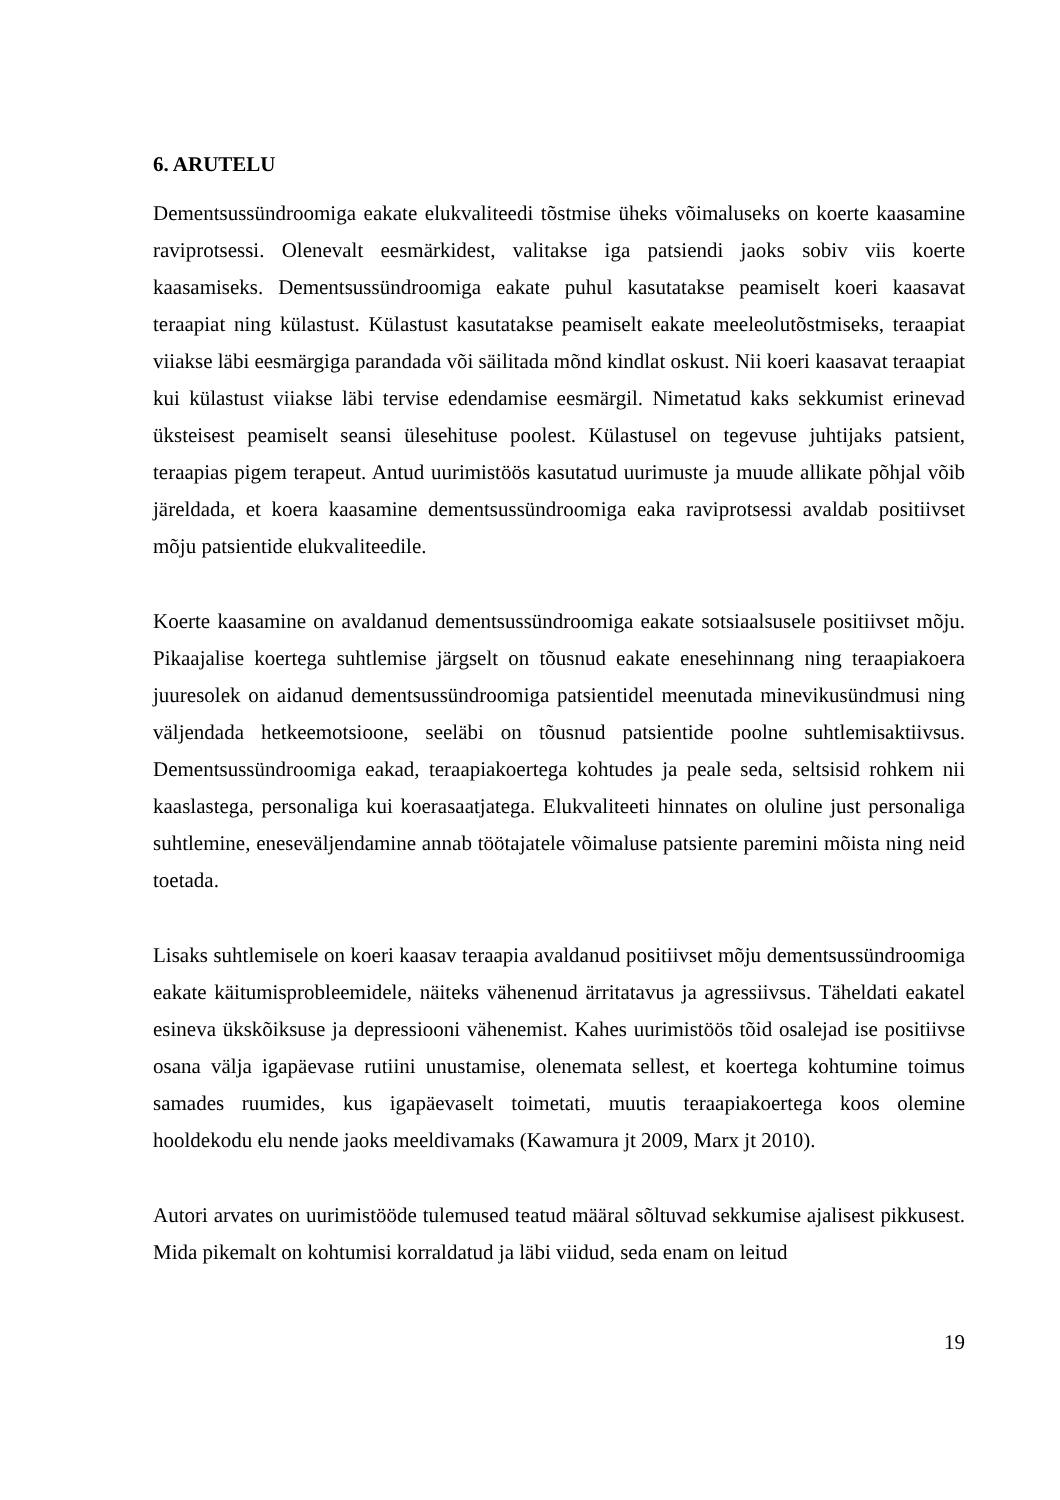6. ARUTELU
Dementsussündroomiga eakate elukvaliteedi tõstmise üheks võimaluseks on koerte kaasamine raviprotsessi. Olenevalt eesmärkidest, valitakse iga patsiendi jaoks sobiv viis koerte kaasamiseks. Dementsussündroomiga eakate puhul kasutatakse peamiselt koeri kaasavat teraapiat ning külastust. Külastust kasutatakse peamiselt eakate meeleolutõstmiseks, teraapiat viiakse läbi eesmärgiga parandada või säilitada mõnd kindlat oskust. Nii koeri kaasavat teraapiat kui külastust viiakse läbi tervise edendamise eesmärgil. Nimetatud kaks sekkumist erinevad üksteisest peamiselt seansi ülesehituse poolest. Külastusel on tegevuse juhtijaks patsient, teraapias pigem terapeut. Antud uurimistöös kasutatud uurimuste ja muude allikate põhjal võib järeldada, et koera kaasamine dementsussündroomiga eaka raviprotsessi avaldab positiivset mõju patsientide elukvaliteedile.
Koerte kaasamine on avaldanud dementsussündroomiga eakate sotsiaalsusele positiivset mõju. Pikaajalise koertega suhtlemise järgselt on tõusnud eakate enesehinnang ning teraapiakoera juuresolek on aidanud dementsussündroomiga patsientidel meenutada minevikusündmusi ning väljendada hetkeemotsioone, seeläbi on tõusnud patsientide poolne suhtlemisaktiivsus. Dementsussündroomiga eakad, teraapiakoertega kohtudes ja peale seda, seltsisid rohkem nii kaaslastega, personaliga kui koerasaatjatega. Elukvaliteeti hinnates on oluline just personaliga suhtlemine, eneseväljendamine annab töötajatele võimaluse patsiente paremini mõista ning neid toetada.
Lisaks suhtlemisele on koeri kaasav teraapia avaldanud positiivset mõju dementsussündroomiga eakate käitumisprobleemidele, näiteks vähenenud ärritatavus ja agressiivsus. Täheldati eakatel esineva ükskõiksuse ja depressiooni vähenemist. Kahes uurimistöös tõid osalejad ise positiivse osana välja igapäevase rutiini unustamise, olenemata sellest, et koertega kohtumine toimus samades ruumides, kus igapäevaselt toimetati, muutis teraapiakoertega koos olemine hooldekodu elu nende jaoks meeldivamaks (Kawamura jt 2009, Marx jt 2010).
Autori arvates on uurimistööde tulemused teatud määral sõltuvad sekkumise ajalisest pikkusest. Mida pikemalt on kohtumisi korraldatud ja läbi viidud, seda enam on leitud
19